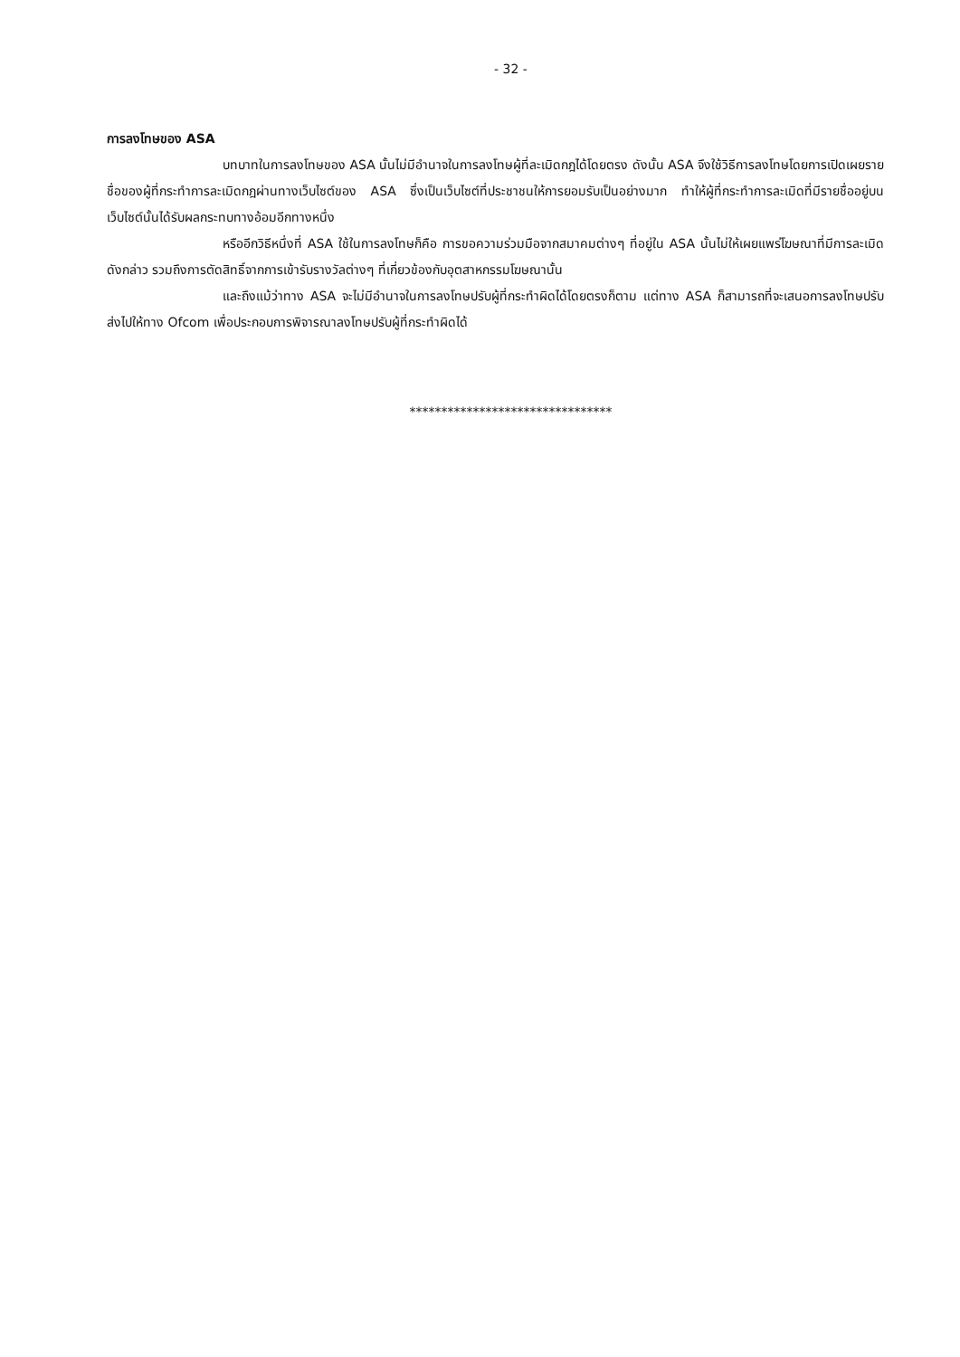- 32 -
การลงโทษของ ASA
บทบาทในการลงโทษของ ASA นั้นไม่มีอำนาจในการลงโทษผู้ที่ละเมิดกฎได้โดยตรง ดังนั้น ASA จึงใช้วิธีการลงโทษโดยการเปิดเผยรายชื่อของผู้ที่กระทำการละเมิดกฎผ่านทางเว็บไซต์ของ ASA ซึ่งเป็นเว็บไซต์ที่ประชาชนให้การยอมรับเป็นอย่างมาก ทำให้ผู้ที่กระทำการละเมิดที่มีรายชื่ออยู่บนเว็บไซต์นั้นได้รับผลกระทบทางอ้อมอีกทางหนึ่ง
หรืออีกวิธีหนึ่งที่ ASA ใช้ในการลงโทษก็คือ การขอความร่วมมือจากสมาคมต่างๆ ที่อยู่ใน ASA นั้นไม่ให้เผยแพร่โฆษณาที่มีการละเมิดดังกล่าว รวมถึงการตัดสิทธิ์จากการเข้ารับรางวัลต่างๆ ที่เกี่ยวข้องกับอุตสาหกรรมโฆษณานั้น
และถึงแม้ว่าทาง ASA จะไม่มีอำนาจในการลงโทษปรับผู้ที่กระทำผิดได้โดยตรงก็ตาม แต่ทาง ASA ก็สามารถที่จะเสนอการลงโทษปรับส่งไปให้ทาง Ofcom เพื่อประกอบการพิจารณาลงโทษปรับผู้ที่กระทำผิดได้
********************************